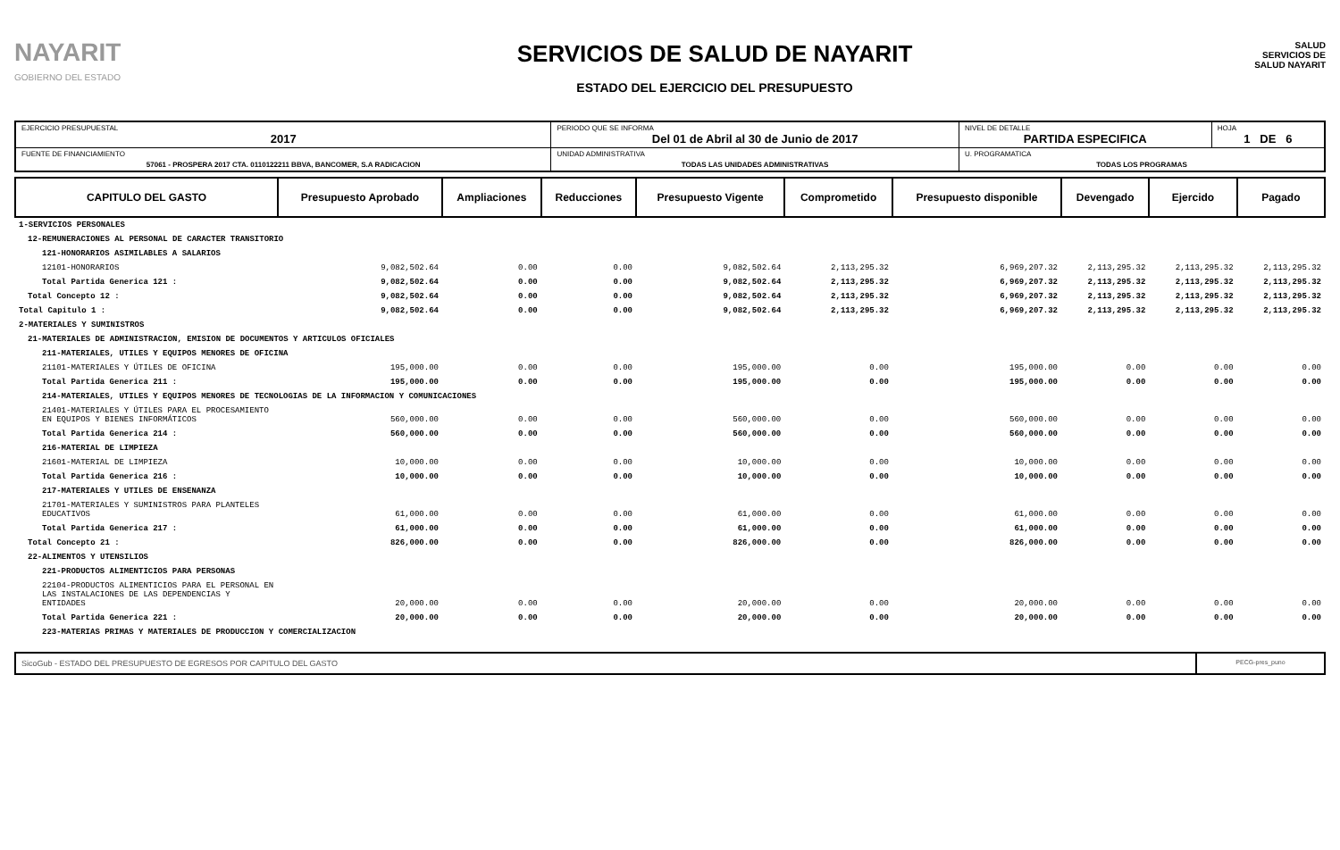NAYARIT
GOBIERNO DEL ESTADO
SERVICIOS DE SALUD DE NAYARIT
ESTADO DEL EJERCICIO DEL PRESUPUESTO
SALUD
SERVICIOS DE SALUD NAYARIT
| EJERCICIO PRESUPUESTAL 2017 | PERIODO QUE SE INFORMA Del 01 de Abril al 30 de Junio de 2017 | | NIVEL DE DETALLE PARTIDA ESPECIFICA | HOJA 1 DE 6 |
| FUENTE DE FINANCIAMIENTO 57061 - PROSPERA 2017 CTA. 0110122211 BBVA, BANCOMER, S.A RADICACION | | UNIDAD ADMINISTRATIVA TODAS LAS UNIDADES ADMINISTRATIVAS | U. PROGRAMATICA TODAS LOS PROGRAMAS | |
| CAPITULO DEL GASTO | Presupuesto Aprobado | Ampliaciones | Reducciones | Presupuesto Vigente | Comprometido | Presupuesto disponible | Devengado | Ejercido | Pagado |
| --- | --- | --- | --- | --- | --- | --- | --- | --- | --- |
| 1-SERVICIOS PERSONALES | | | | | | | | | |
| 12-REMUNERACIONES AL PERSONAL DE CARACTER TRANSITORIO | | | | | | | | | |
| 121-HONORARIOS ASIMILABLES A SALARIOS | | | | | | | | | |
| 12101-HONORARIOS | 9,082,502.64 | 0.00 | 0.00 | 9,082,502.64 | 2,113,295.32 | 6,969,207.32 | 2,113,295.32 | 2,113,295.32 | 2,113,295.32 |
| Total Partida Generica 121 : | 9,082,502.64 | 0.00 | 0.00 | 9,082,502.64 | 2,113,295.32 | 6,969,207.32 | 2,113,295.32 | 2,113,295.32 | 2,113,295.32 |
| Total Concepto 12 : | 9,082,502.64 | 0.00 | 0.00 | 9,082,502.64 | 2,113,295.32 | 6,969,207.32 | 2,113,295.32 | 2,113,295.32 | 2,113,295.32 |
| Total Capitulo 1 : | 9,082,502.64 | 0.00 | 0.00 | 9,082,502.64 | 2,113,295.32 | 6,969,207.32 | 2,113,295.32 | 2,113,295.32 | 2,113,295.32 |
| 2-MATERIALES Y SUMINISTROS | | | | | | | | | |
| 21-MATERIALES DE ADMINISTRACION, EMISION DE DOCUMENTOS Y ARTICULOS OFICIALES | | | | | | | | | |
| 211-MATERIALES, UTILES Y EQUIPOS MENORES DE OFICINA | | | | | | | | | |
| 21101-MATERIALES Y ÚTILES DE OFICINA | 195,000.00 | 0.00 | 0.00 | 195,000.00 | 0.00 | 195,000.00 | 0.00 | 0.00 | 0.00 |
| Total Partida Generica 211 : | 195,000.00 | 0.00 | 0.00 | 195,000.00 | 0.00 | 195,000.00 | 0.00 | 0.00 | 0.00 |
| 214-MATERIALES, UTILES Y EQUIPOS MENORES DE TECNOLOGIAS DE LA INFORMACION Y COMUNICACIONES | | | | | | | | | |
| 21401-MATERIALES Y ÚTILES PARA EL PROCESAMIENTO EN EQUIPOS Y BIENES INFORMÁTICOS | 560,000.00 | 0.00 | 0.00 | 560,000.00 | 0.00 | 560,000.00 | 0.00 | 0.00 | 0.00 |
| Total Partida Generica 214 : | 560,000.00 | 0.00 | 0.00 | 560,000.00 | 0.00 | 560,000.00 | 0.00 | 0.00 | 0.00 |
| 216-MATERIAL DE LIMPIEZA | | | | | | | | | |
| 21601-MATERIAL DE LIMPIEZA | 10,000.00 | 0.00 | 0.00 | 10,000.00 | 0.00 | 10,000.00 | 0.00 | 0.00 | 0.00 |
| Total Partida Generica 216 : | 10,000.00 | 0.00 | 0.00 | 10,000.00 | 0.00 | 10,000.00 | 0.00 | 0.00 | 0.00 |
| 217-MATERIALES Y UTILES DE ENSENANZA | | | | | | | | | |
| 21701-MATERIALES Y SUMINISTROS PARA PLANTELES EDUCATIVOS | 61,000.00 | 0.00 | 0.00 | 61,000.00 | 0.00 | 61,000.00 | 0.00 | 0.00 | 0.00 |
| Total Partida Generica 217 : | 61,000.00 | 0.00 | 0.00 | 61,000.00 | 0.00 | 61,000.00 | 0.00 | 0.00 | 0.00 |
| Total Concepto 21 : | 826,000.00 | 0.00 | 0.00 | 826,000.00 | 0.00 | 826,000.00 | 0.00 | 0.00 | 0.00 |
| 22-ALIMENTOS Y UTENSILIOS | | | | | | | | | |
| 221-PRODUCTOS ALIMENTICIOS PARA PERSONAS | | | | | | | | | |
| 22104-PRODUCTOS ALIMENTICIOS PARA EL PERSONAL EN LAS INSTALACIONES DE LAS DEPENDENCIAS Y ENTIDADES | 20,000.00 | 0.00 | 0.00 | 20,000.00 | 0.00 | 20,000.00 | 0.00 | 0.00 | 0.00 |
| Total Partida Generica 221 : | 20,000.00 | 0.00 | 0.00 | 20,000.00 | 0.00 | 20,000.00 | 0.00 | 0.00 | 0.00 |
| 223-MATERIAS PRIMAS Y MATERIALES DE PRODUCCION Y COMERCIALIZACION | | | | | | | | | |
SicoGub - ESTADO DEL PRESUPUESTO DE EGRESOS POR CAPITULO DEL GASTO
PECG-pres_puno